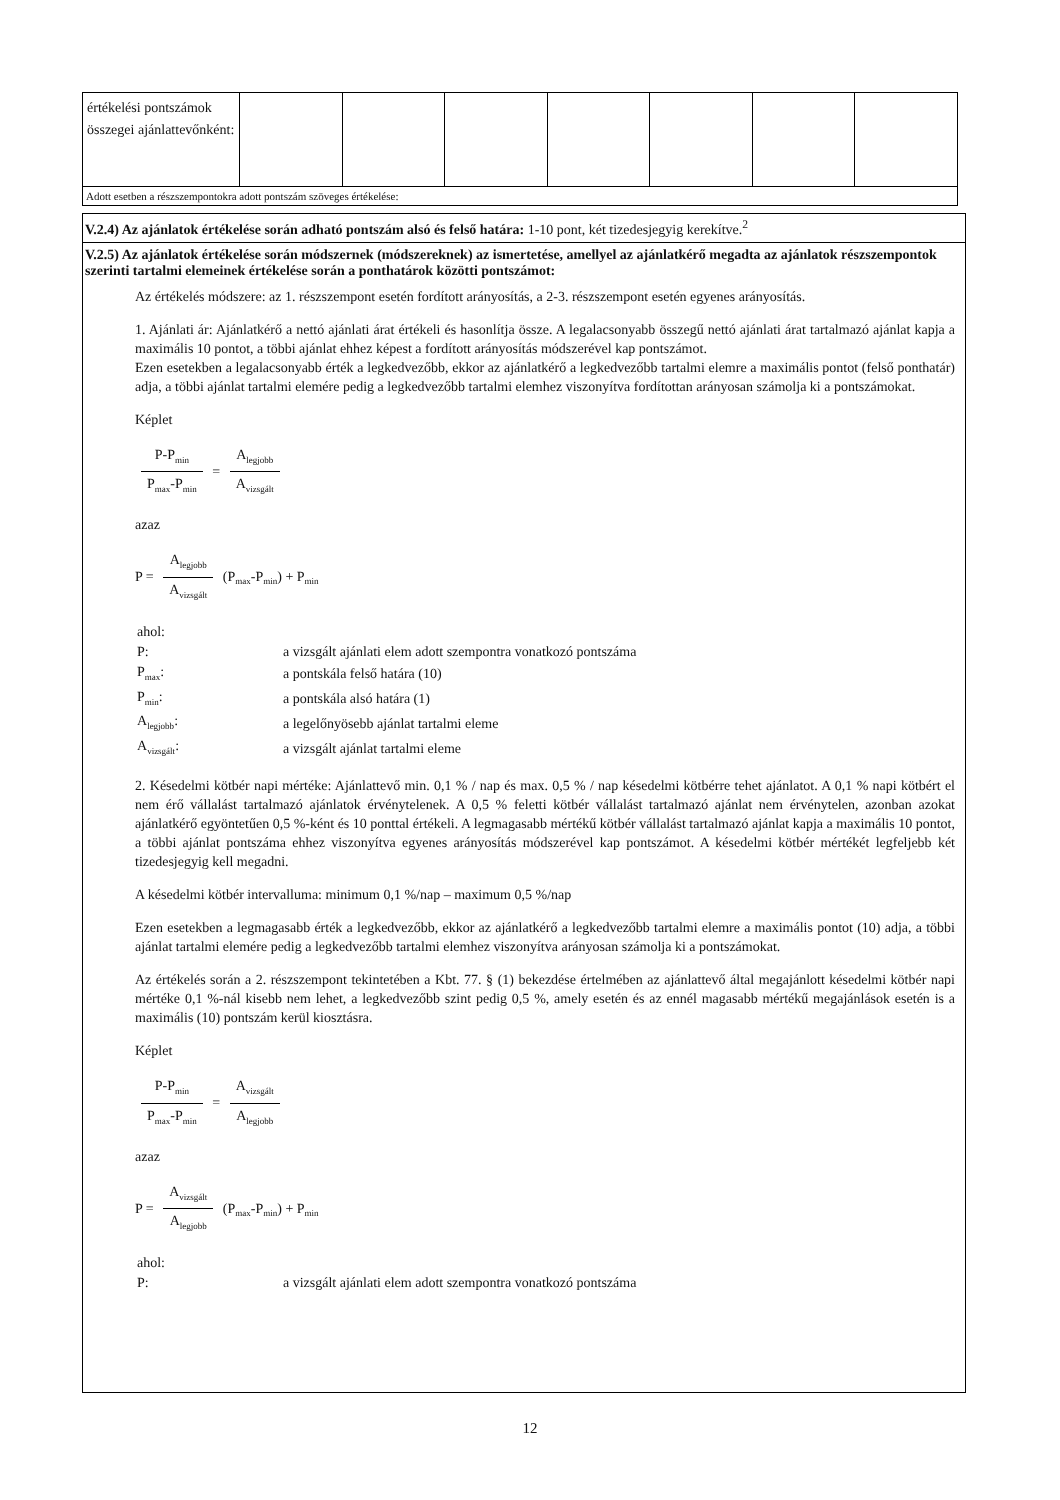| értékelési pontszámok összegei ajánlattevőnként: | | | | | | | |
| Adott esetben a részszempontokra adott pontszám szöveges értékelése: | | | | | | | |
V.2.4) Az ajánlatok értékelése során adható pontszám alsó és felső határa: 1-10 pont, két tizedesjegyig kerekítve.<sup>2</sup>
V.2.5) Az ajánlatok értékelése során módszernek (módszereknek) az ismertetése, amellyel az ajánlatkérő megadta az ajánlatok részszempontok szerinti tartalmi elemeinek értékelése során a ponthatárok közötti pontszámot:
Az értékelés módszere: az 1. részszempont esetén fordított arányosítás, a 2-3. részszempont esetén egyenes arányosítás.
1. Ajánlati ár: Ajánlatkérő a nettó ajánlati árat értékeli és hasonlítja össze. A legalacsonyabb összegű nettó ajánlati árat tartalmazó ajánlat kapja a maximális 10 pontot, a többi ajánlat ehhez képest a fordított arányosítás módszerével kap pontszámot.
Ezen esetekben a legalacsonyabb érték a legkedvezőbb, ekkor az ajánlatkérő a legkedvezőbb tartalmi elemre a maximális pontot (felső ponthatár) adja, a többi ajánlat tartalmi elemére pedig a legkedvezőbb tartalmi elemhez viszonyítva fordítottan arányosan számolja ki a pontszámokat.
Képlet
P-P<sub>min</sub> P<sub>max</sub>-P<sub>min</sub> = A<sub>legjobb</sub> A<sub>vizsgált</sub>
azaz
P = A<sub>legjobb</sub> A<sub>vizsgált</sub> (P<sub>max</sub>-P<sub>min</sub>) + P<sub>min</sub>
| ahol: | |
| P: | a vizsgált ajánlati elem adott szempontra vonatkozó pontszáma |
| P<sub>max</sub>: | a pontskála felső határa (10) |
| P<sub>min</sub>: | a pontskála alsó határa (1) |
| A<sub>legjobb</sub>: | a legelőnyösebb ajánlat tartalmi eleme |
| A<sub>vizsgált</sub>: | a vizsgált ajánlat tartalmi eleme |
2. Késedelmi kötbér napi mértéke: Ajánlattevő min. 0,1 % / nap és max. 0,5 % / nap késedelmi kötbérre tehet ajánlatot. A 0,1 % napi kötbért el nem érő vállalást tartalmazó ajánlatok érvénytelenek. A 0,5 % feletti kötbér vállalást tartalmazó ajánlat nem érvénytelen, azonban azokat ajánlatkérő egyöntetűen 0,5 %-ként és 10 ponttal értékeli. A legmagasabb mértékű kötbér vállalást tartalmazó ajánlat kapja a maximális 10 pontot, a többi ajánlat pontszáma ehhez viszonyítva egyenes arányosítás módszerével kap pontszámot. A késedelmi kötbér mértékét legfeljebb két tizedesjegyig kell megadni.
A késedelmi kötbér intervalluma: minimum 0,1 %/nap – maximum 0,5 %/nap
Ezen esetekben a legmagasabb érték a legkedvezőbb, ekkor az ajánlatkérő a legkedvezőbb tartalmi elemre a maximális pontot (10) adja, a többi ajánlat tartalmi elemére pedig a legkedvezőbb tartalmi elemhez viszonyítva arányosan számolja ki a pontszámokat.
Az értékelés során a 2. részszempont tekintetében a Kbt. 77. § (1) bekezdése értelmében az ajánlattevő által megajánlott késedelmi kötbér napi mértéke 0,1 %-nál kisebb nem lehet, a legkedvezőbb szint pedig 0,5 %, amely esetén és az ennél magasabb mértékű megajánlások esetén is a maximális (10) pontszám kerül kiosztásra.
Képlet
P-P<sub>min</sub> P<sub>max</sub>-P<sub>min</sub> = A<sub>vizsgált</sub> A<sub>legjobb</sub>
azaz
P = A<sub>vizsgált</sub> A<sub>legjobb</sub> (P<sub>max</sub>-P<sub>min</sub>) + P<sub>min</sub>
| ahol: | |
| P: | a vizsgált ajánlati elem adott szempontra vonatkozó pontszáma |
12